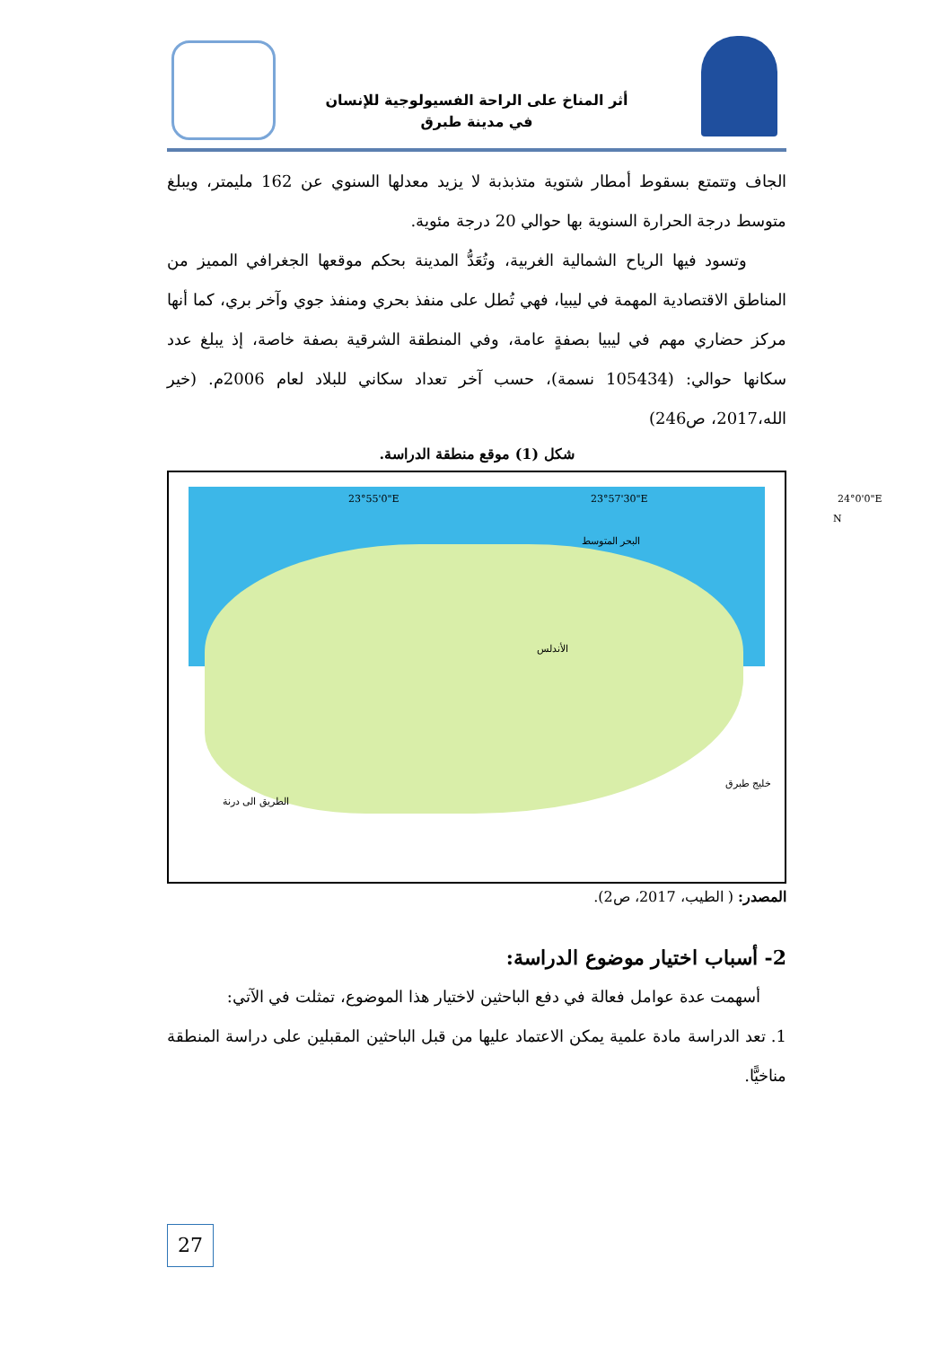أثر المناخ على الراحة الفسيولوجية للإنسان
في مدينة طبرق
الجاف وتتمتع بسقوط أمطار شتوية متذبذبة لا يزيد معدلها السنوي عن 162 مليمتر، ويبلغ متوسط درجة الحرارة السنوية بها حوالي 20 درجة مئوية.
وتسود فيها الرياح الشمالية الغربية، وتُعَدُّ المدينة بحكم موقعها الجغرافي المميز من المناطق الاقتصادية المهمة في ليبيا، فهي تُطل على منفذ بحري ومنفذ جوي وآخر بري، كما أنها مركز حضاري مهم في ليبيا بصفةٍ عامة، وفي المنطقة الشرقية بصفة خاصة، إذ يبلغ عدد سكانها حوالي: (105434 نسمة)، حسب آخر تعداد سكاني للبلاد لعام 2006م. (خير الله،2017، ص246)
شكل (1) موقع منطقة الدراسة.
البحر المتوسط
خليج طبرق
الأندلس
N
الطريق الى درنة
23°55'0"E 23°57'30"E 24°0'0"E
المصدر: ( الطيب، 2017، ص2).
2- أسباب اختيار موضوع الدراسة:
أسهمت عدة عوامل فعالة في دفع الباحثين لاختيار هذا الموضوع، تمثلت في الآتي:
1. تعد الدراسة مادة علمية يمكن الاعتماد عليها من قبل الباحثين المقبلين على دراسة المنطقة مناخيًّا.
27